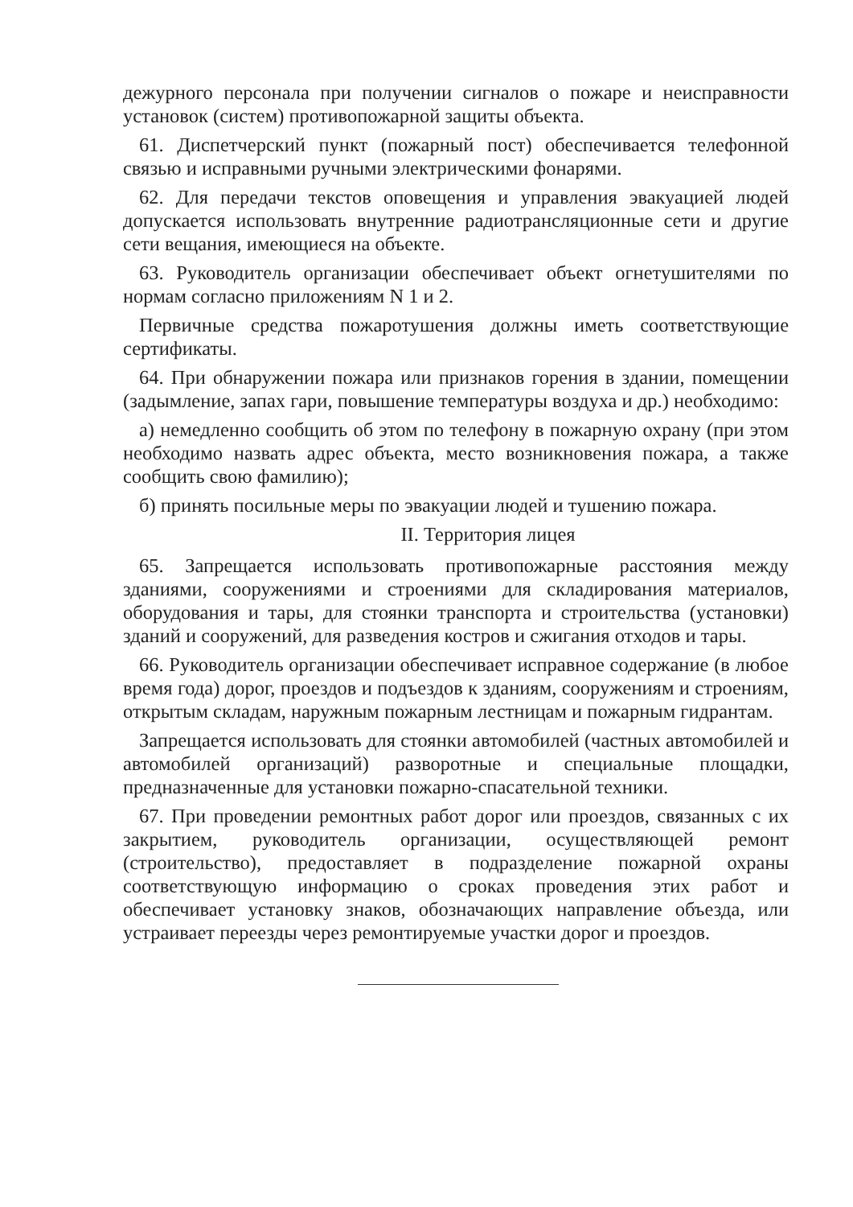дежурного персонала при получении сигналов о пожаре и неисправности установок (систем) противопожарной защиты объекта.
61. Диспетчерский пункт (пожарный пост) обеспечивается телефонной связью и исправными ручными электрическими фонарями.
62. Для передачи текстов оповещения и управления эвакуацией людей допускается использовать внутренние радиотрансляционные сети и другие сети вещания, имеющиеся на объекте.
63. Руководитель организации обеспечивает объект огнетушителями по нормам согласно приложениям N 1 и 2.
Первичные средства пожаротушения должны иметь соответствующие сертификаты.
64. При обнаружении пожара или признаков горения в здании, помещении (задымление, запах гари, повышение температуры воздуха и др.) необходимо:
а) немедленно сообщить об этом по телефону в пожарную охрану (при этом необходимо назвать адрес объекта, место возникновения пожара, а также сообщить свою фамилию);
б) принять посильные меры по эвакуации людей и тушению пожара.
II. Территория лицея
65. Запрещается использовать противопожарные расстояния между зданиями, сооружениями и строениями для складирования материалов, оборудования и тары, для стоянки транспорта и строительства (установки) зданий и сооружений, для разведения костров и сжигания отходов и тары.
66. Руководитель организации обеспечивает исправное содержание (в любое время года) дорог, проездов и подъездов к зданиям, сооружениям и строениям, открытым складам, наружным пожарным лестницам и пожарным гидрантам.
Запрещается использовать для стоянки автомобилей (частных автомобилей и автомобилей организаций) разворотные и специальные площадки, предназначенные для установки пожарно-спасательной техники.
67. При проведении ремонтных работ дорог или проездов, связанных с их закрытием, руководитель организации, осуществляющей ремонт (строительство), предоставляет в подразделение пожарной охраны соответствующую информацию о сроках проведения этих работ и обеспечивает установку знаков, обозначающих направление объезда, или устраивает переезды через ремонтируемые участки дорог и проездов.